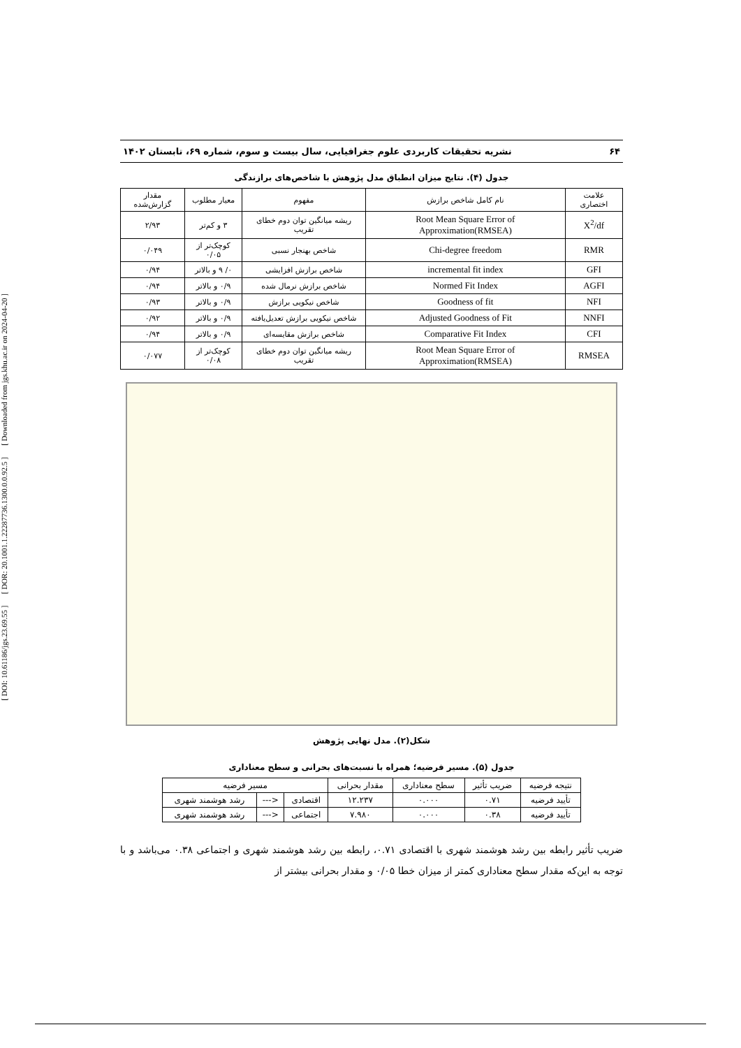[ DOI: 10.61186/jgs.23.69.55 ] [ DOR: 20.1001.1.22287736.1300.0.0.92.5 ] [ Downloaded from jgs.khu.ac.ir on 2024-04-20 ]
۶۴ نشریه تحقیقات کاربردی علوم جغرافیایی، سال بیست و سوم، شماره ۶۹، تابستان ۱۴۰۲
جدول (۴). نتایج میزان انطباق مدل پژوهش با شاخص‌های برازندگی
| علامت اختصاری | نام کامل شاخص برازش | مفهوم | معیار مطلوب | مقدار گزارش‌شده |
| --- | --- | --- | --- | --- |
| X<sup>2</sup>/df | Root Mean Square Error of Approximation(RMSEA) | ریشه میانگین توان دوم خطای تقریب | ۳ و کم‌تر | ۲/۹۳ |
| RMR | Chi-degree freedom | شاخص بهنجار نسبی | کوچک‌تر از ۰/۰۵ | ۰/۰۴۹ |
| GFI | incremental fit index | شاخص برازش افزایشی | ۰/ ۹ و بالاتر | ۰/۹۴ |
| AGFI | Normed Fit Index | شاخص برازش نرمال شده | ۰/۹ و بالاتر | ۰/۹۴ |
| NFI | Goodness of fit | شاخص نیکویی برازش | ۰/۹ و بالاتر | ۰/۹۳ |
| NNFI | Adjusted Goodness of Fit | شاخص نیکویی برازش تعدیل‌یافته | ۰/۹ و بالاتر | ۰/۹۲ |
| CFI | Comparative Fit Index | شاخص برازش مقایسه‌ای | ۰/۹ و بالاتر | ۰/۹۴ |
| RMSEA | Root Mean Square Error of Approximation(RMSEA) | ریشه میانگین توان دوم خطای تقریب | کوچک‌تر از ۰/۰۸ | ۰/۰۷۷ |
شکل(۲). مدل نهایی پژوهش
جدول (۵). مسیر فرضیه؛ همراه با نسبت‌های بحرانی و سطح معناداری
| نتیجه فرضیه | ضریب تأثیر | سطح معناداری | مقدار بحرانی | مسیر فرضیه | | |
| --- | --- | --- | --- | --- | --- | --- |
| تأیید فرضیه | ۰.۷۱ | ۰.۰۰۰ | ۱۲.۲۳۷ | اقتصادی | <--- | رشد هوشمند شهری |
| تأیید فرضیه | ۰.۳۸ | ۰.۰۰۰ | ۷.۹۸۰ | اجتماعی | <--- | رشد هوشمند شهری |
ضریب تأثیر رابطه بین رشد هوشمند شهری با اقتصادی ۰.۷۱، رابطه بین رشد هوشمند شهری و اجتماعی ۰.۳۸ می‌باشد و با توجه به این‌که مقدار سطح معناداری کمتر از میزان خطا ۰/۰۵ و مقدار بحرانی بیشتر از